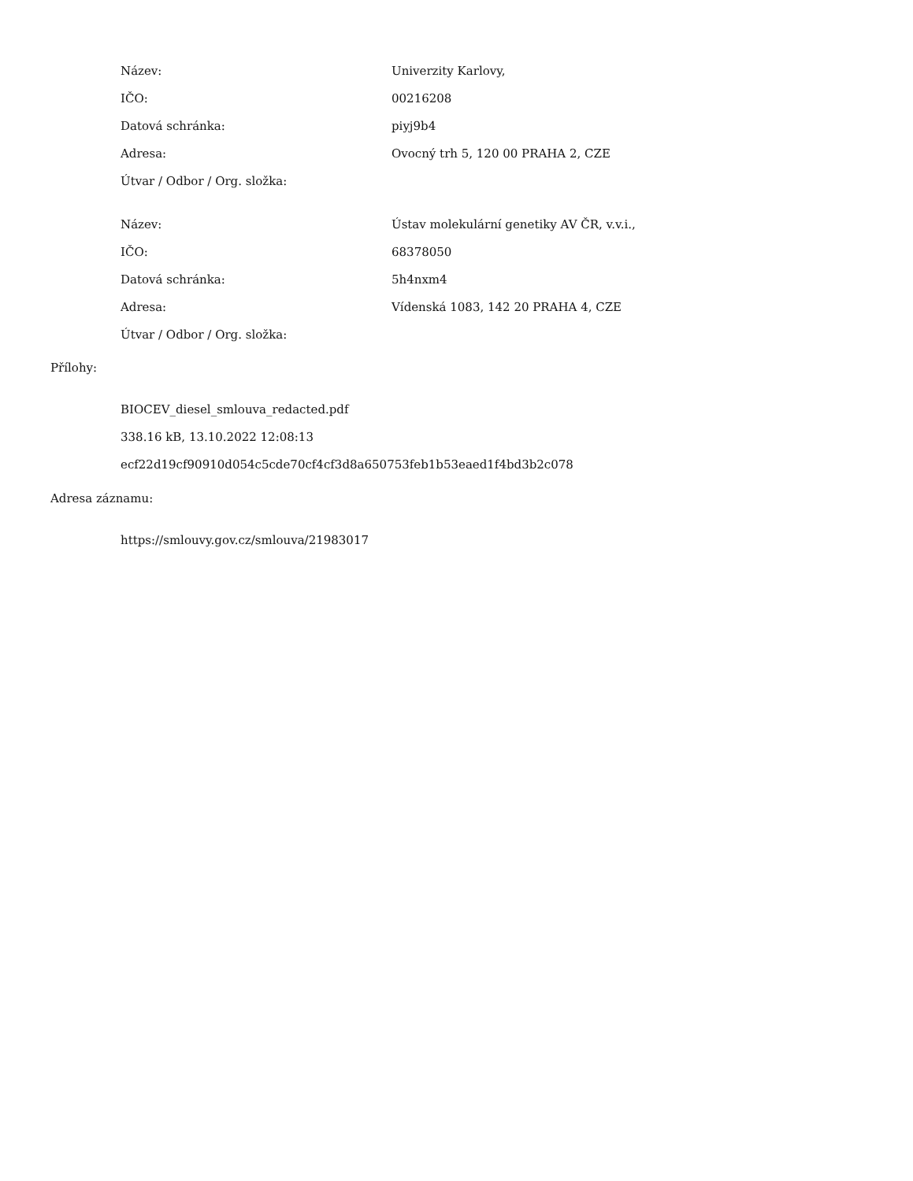| Název: | Univerzity Karlovy, |
| IČO: | 00216208 |
| Datová schránka: | piyj9b4 |
| Adresa: | Ovocný trh 5, 120 00 PRAHA 2, CZE |
| Útvar / Odbor / Org. složka: | |
| Název: | Ústav molekulární genetiky AV ČR, v.v.i., |
| IČO: | 68378050 |
| Datová schránka: | 5h4nxm4 |
| Adresa: | Vídenská 1083, 142 20 PRAHA 4, CZE |
| Útvar / Odbor / Org. složka: | |
Přílohy:
BIOCEV_diesel_smlouva_redacted.pdf
338.16 kB, 13.10.2022 12:08:13
ecf22d19cf90910d054c5cde70cf4cf3d8a650753feb1b53eaed1f4bd3b2c078
Adresa záznamu:
https://smlouvy.gov.cz/smlouva/21983017